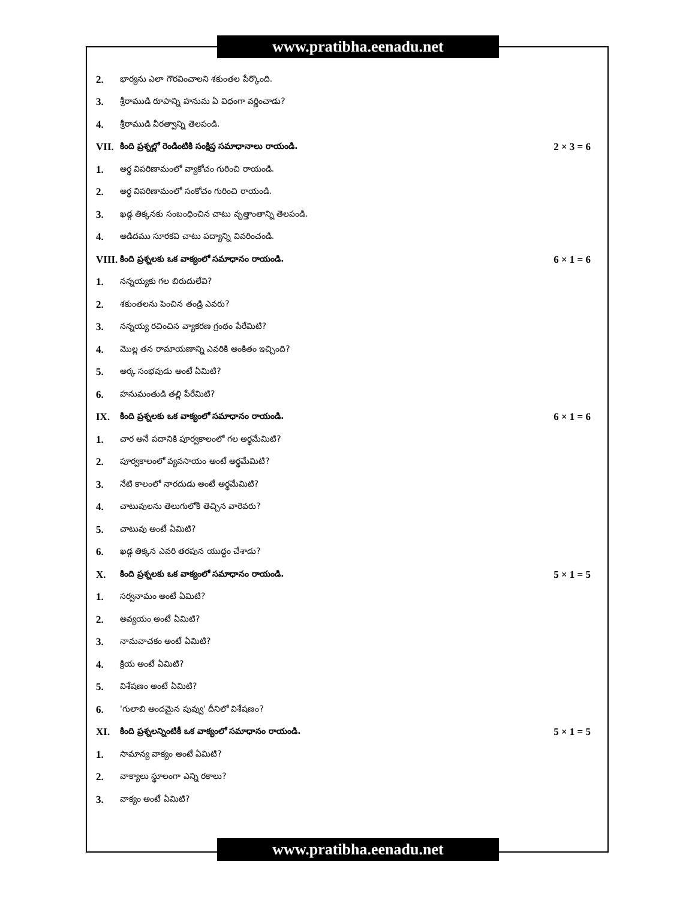www.pratibha.eenadu.net
2. భార్యను ఎలా గౌరవించాలని శకుంతల పేర్కొంది.
3. శ్రీరాముడి రూపాన్ని హనుమ ఏ విధంగా వర్ణించాడు?
4. శ్రీరాముడి వీరత్వాన్ని తెలపండి.
VII. కింది ప్రశ్నల్లో రెండింటికి సంక్షిప్త సమాధానాలు రాయండి. 2 × 3 = 6
1. అర్థ విపరిణామంలో వ్యాకోచం గురించి రాయండి.
2. అర్థ విపరిణామంలో సంకోచం గురించి రాయండి.
3. ఖడ్గ తిక్కనకు సంబంధించిన చాటు వృత్తాంతాన్ని తెలపండి.
4. అడిదము సూరకవి చాటు పద్యాన్ని వివరించండి.
VIII. కింది ప్రశ్నలకు ఒక వాక్యంలో సమాధానం రాయండి. 6 × 1 = 6
1. నన్నయ్యకు గల బిరుదులేవి?
2. శకుంతలను పెంచిన తండ్రి ఎవరు?
3. నన్నయ్య రచించిన వ్యాకరణ గ్రంథం పేరేమిటి?
4. మొల్ల తన రామాయణాన్ని ఎవరికి అంకితం ఇచ్చింది?
5. అర్క సంభవుడు అంటే ఏమిటి?
6. హనుమంతుడి తల్లి పేరేమిటి?
IX. కింది ప్రశ్నలకు ఒక వాక్యంలో సమాధానం రాయండి. 6 × 1 = 6
1. చార అనే పదానికి పూర్వకాలంలో గల అర్థమేమిటి?
2. పూర్వకాలంలో వ్యవసాయం అంటే అర్థమేమిటి?
3. నేటి కాలంలో నారదుడు అంటే అర్థమేమిటి?
4. చాటువులను తెలుగులోకి తెచ్చిన వారెవరు?
5. చాటువు అంటే ఏమిటి?
6. ఖడ్గ తిక్కన ఎవరి తరపున యుద్ధం చేశాడు?
X. కింది ప్రశ్నలకు ఒక వాక్యంలో సమాధానం రాయండి. 5 × 1 = 5
1. సర్వనామం అంటే ఏమిటి?
2. అవ్యయం అంటే ఏమిటి?
3. నామవాచకం అంటే ఏమిటి?
4. క్రియ అంటే ఏమిటి?
5. విశేషణం అంటే ఏమిటి?
6. 'గులాబి అందమైన పువ్వు' దీనిలో విశేషణం?
XI. కింది ప్రశ్నలన్నింటికీ ఒక వాక్యంలో సమాధానం రాయండి. 5 × 1 = 5
1. సామాన్య వాక్యం అంటే ఏమిటి?
2. వాక్యాలు స్థూలంగా ఎన్ని రకాలు?
3. వాక్యం అంటే ఏమిటి?
www.pratibha.eenadu.net